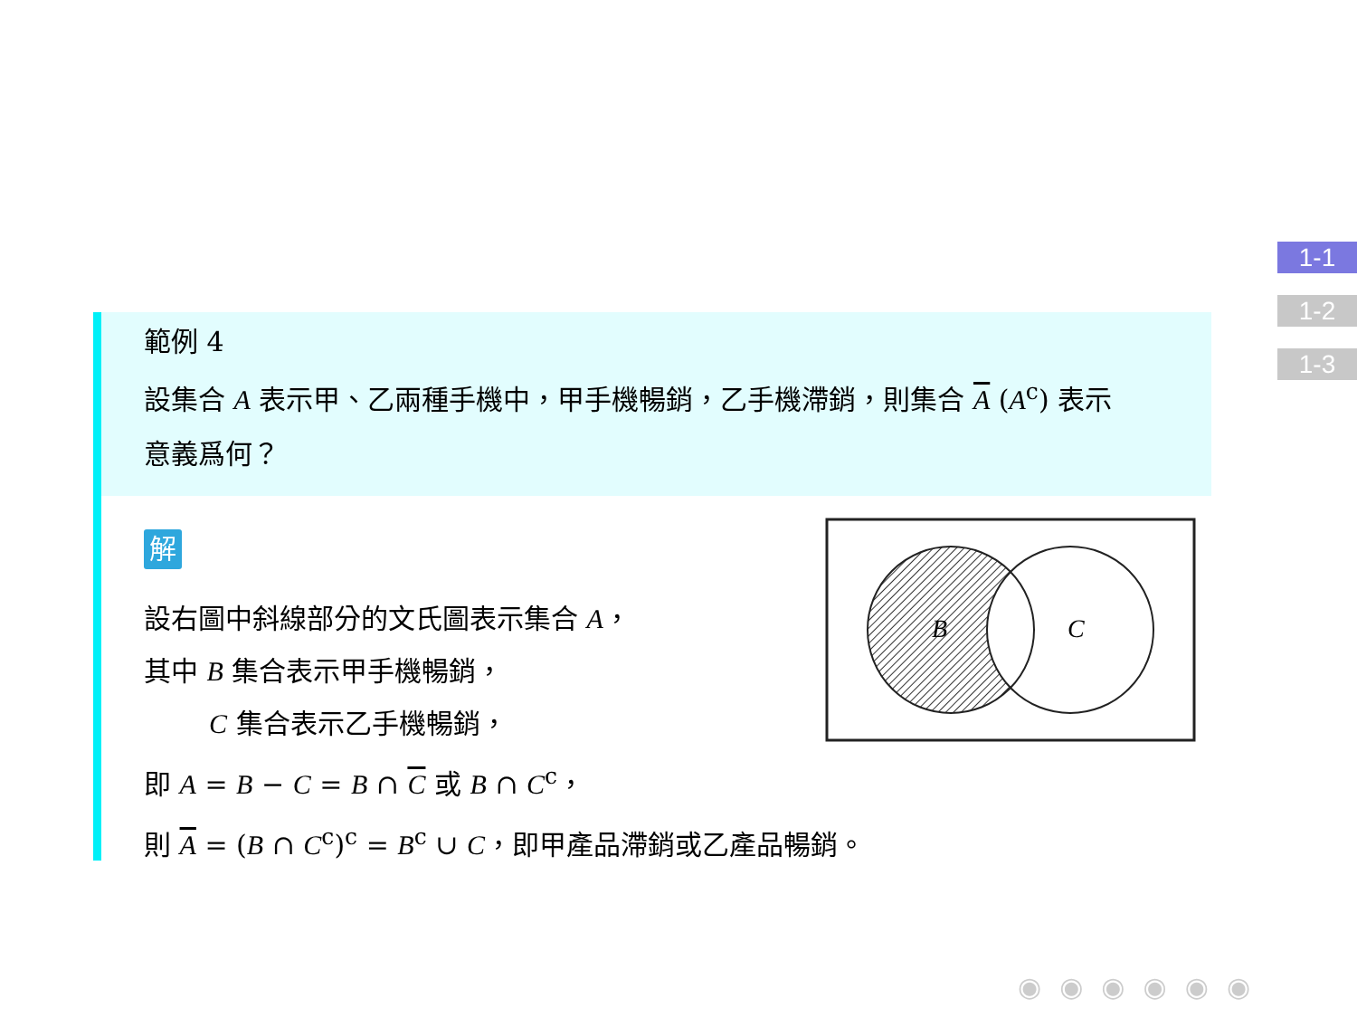1-1
1-2
1-3
範例 4
設集合 A 表示甲、乙兩種手機中，甲手機暢銷，乙手機滯銷，則集合 A (A<sup>c</sup>) 表示
意義爲何？
解
設右圖中斜線部分的文氏圖表示集合 A，
其中 B 集合表示甲手機暢銷，
C 集合表示乙手機暢銷，
即 A = B − C = B ∩ C 或 B ∩ C<sup>c</sup>，
則 A = (B ∩ C<sup>c</sup>)<sup>c</sup> = B<sup>c</sup> ∪ C，即甲產品滯銷或乙產品暢銷。
B
C
◉◉◉◉◉◉